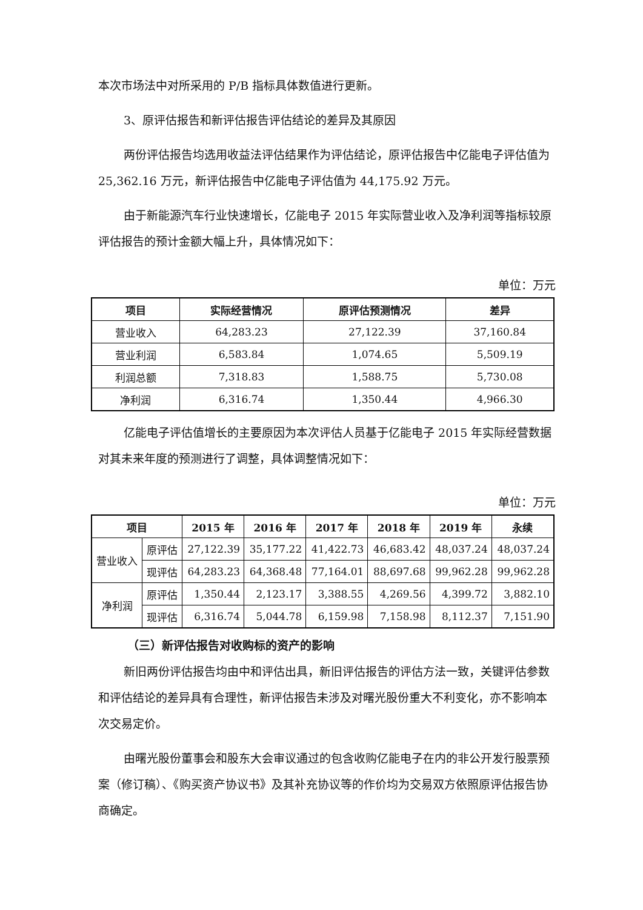本次市场法中对所采用的 P/B 指标具体数值进行更新。
3、原评估报告和新评估报告评估结论的差异及其原因
两份评估报告均选用收益法评估结果作为评估结论，原评估报告中亿能电子评估值为 25,362.16 万元，新评估报告中亿能电子评估值为 44,175.92 万元。
由于新能源汽车行业快速增长，亿能电子 2015 年实际营业收入及净利润等指标较原评估报告的预计金额大幅上升，具体情况如下：
单位：万元
| 项目 | 实际经营情况 | 原评估预测情况 | 差异 |
| --- | --- | --- | --- |
| 营业收入 | 64,283.23 | 27,122.39 | 37,160.84 |
| 营业利润 | 6,583.84 | 1,074.65 | 5,509.19 |
| 利润总额 | 7,318.83 | 1,588.75 | 5,730.08 |
| 净利润 | 6,316.74 | 1,350.44 | 4,966.30 |
亿能电子评估值增长的主要原因为本次评估人员基于亿能电子 2015 年实际经营数据对其未来年度的预测进行了调整，具体调整情况如下：
单位：万元
| 项目 | | 2015 年 | 2016 年 | 2017 年 | 2018 年 | 2019 年 | 永续 |
| --- | --- | --- | --- | --- | --- | --- | --- |
| 营业收入 | 原评估 | 27,122.39 | 35,177.22 | 41,422.73 | 46,683.42 | 48,037.24 | 48,037.24 |
| | 现评估 | 64,283.23 | 64,368.48 | 77,164.01 | 88,697.68 | 99,962.28 | 99,962.28 |
| 净利润 | 原评估 | 1,350.44 | 2,123.17 | 3,388.55 | 4,269.56 | 4,399.72 | 3,882.10 |
| | 现评估 | 6,316.74 | 5,044.78 | 6,159.98 | 7,158.98 | 8,112.37 | 7,151.90 |
（三）新评估报告对收购标的资产的影响
新旧两份评估报告均由中和评估出具，新旧评估报告的评估方法一致，关键评估参数和评估结论的差异具有合理性，新评估报告未涉及对曙光股份重大不利变化，亦不影响本次交易定价。
由曙光股份董事会和股东大会审议通过的包含收购亿能电子在内的非公开发行股票预案（修订稿）、《购买资产协议书》及其补充协议等的作价均为交易双方依照原评估报告协商确定。